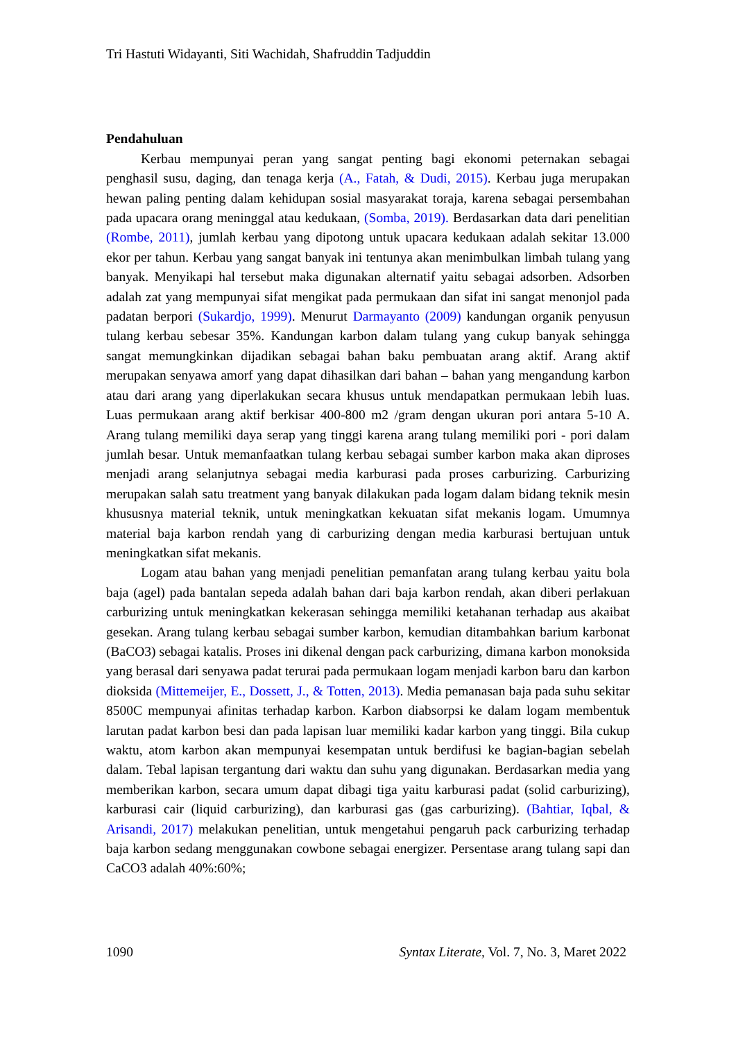Tri Hastuti Widayanti, Siti Wachidah, Shafruddin Tadjuddin
Pendahuluan
Kerbau mempunyai peran yang sangat penting bagi ekonomi peternakan sebagai penghasil susu, daging, dan tenaga kerja (A., Fatah, & Dudi, 2015). Kerbau juga merupakan hewan paling penting dalam kehidupan sosial masyarakat toraja, karena sebagai persembahan pada upacara orang meninggal atau kedukaan, (Somba, 2019). Berdasarkan data dari penelitian (Rombe, 2011), jumlah kerbau yang dipotong untuk upacara kedukaan adalah sekitar 13.000 ekor per tahun. Kerbau yang sangat banyak ini tentunya akan menimbulkan limbah tulang yang banyak. Menyikapi hal tersebut maka digunakan alternatif yaitu sebagai adsorben. Adsorben adalah zat yang mempunyai sifat mengikat pada permukaan dan sifat ini sangat menonjol pada padatan berpori (Sukardjo, 1999). Menurut Darmayanto (2009) kandungan organik penyusun tulang kerbau sebesar 35%. Kandungan karbon dalam tulang yang cukup banyak sehingga sangat memungkinkan dijadikan sebagai bahan baku pembuatan arang aktif. Arang aktif merupakan senyawa amorf yang dapat dihasilkan dari bahan – bahan yang mengandung karbon atau dari arang yang diperlakukan secara khusus untuk mendapatkan permukaan lebih luas. Luas permukaan arang aktif berkisar 400-800 m2 /gram dengan ukuran pori antara 5-10 A. Arang tulang memiliki daya serap yang tinggi karena arang tulang memiliki pori - pori dalam jumlah besar. Untuk memanfaatkan tulang kerbau sebagai sumber karbon maka akan diproses menjadi arang selanjutnya sebagai media karburasi pada proses carburizing. Carburizing merupakan salah satu treatment yang banyak dilakukan pada logam dalam bidang teknik mesin khususnya material teknik, untuk meningkatkan kekuatan sifat mekanis logam. Umumnya material baja karbon rendah yang di carburizing dengan media karburasi bertujuan untuk meningkatkan sifat mekanis.
Logam atau bahan yang menjadi penelitian pemanfatan arang tulang kerbau yaitu bola baja (agel) pada bantalan sepeda adalah bahan dari baja karbon rendah, akan diberi perlakuan carburizing untuk meningkatkan kekerasan sehingga memiliki ketahanan terhadap aus akaibat gesekan. Arang tulang kerbau sebagai sumber karbon, kemudian ditambahkan barium karbonat (BaCO3) sebagai katalis. Proses ini dikenal dengan pack carburizing, dimana karbon monoksida yang berasal dari senyawa padat terurai pada permukaan logam menjadi karbon baru dan karbon dioksida (Mittemeijer, E., Dossett, J., & Totten, 2013). Media pemanasan baja pada suhu sekitar 8500C mempunyai afinitas terhadap karbon. Karbon diabsorpsi ke dalam logam membentuk larutan padat karbon besi dan pada lapisan luar memiliki kadar karbon yang tinggi. Bila cukup waktu, atom karbon akan mempunyai kesempatan untuk berdifusi ke bagian-bagian sebelah dalam. Tebal lapisan tergantung dari waktu dan suhu yang digunakan. Berdasarkan media yang memberikan karbon, secara umum dapat dibagi tiga yaitu karburasi padat (solid carburizing), karburasi cair (liquid carburizing), dan karburasi gas (gas carburizing). (Bahtiar, Iqbal, & Arisandi, 2017) melakukan penelitian, untuk mengetahui pengaruh pack carburizing terhadap baja karbon sedang menggunakan cowbone sebagai energizer. Persentase arang tulang sapi dan CaCO3 adalah 40%:60%;
1090 Syntax Literate, Vol. 7, No. 3, Maret 2022